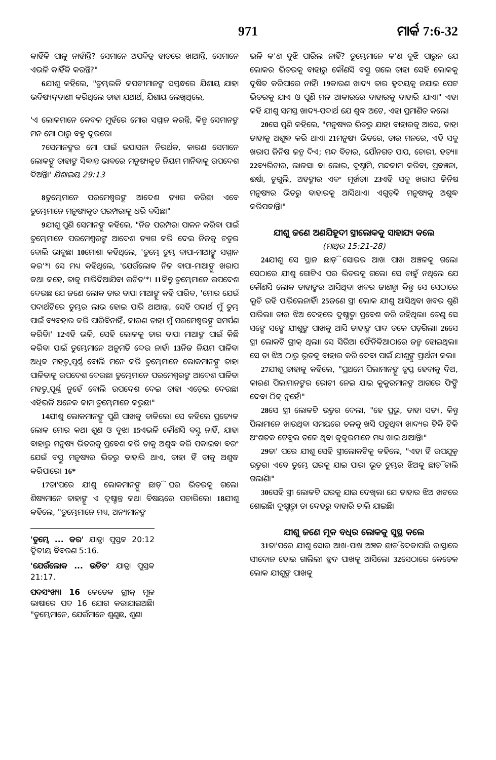971 ମାର୍କ 7:6-32
କାହିଁକି ପାଳୁ ନାହାଁନ୍ତି? ସେମାନେ ଅପବିତ୍ର ହାତରେ ଖାଆନ୍ତି, ସେମାନେ ଏଭଳି କାହିଁକି କରନ୍ତି?"
6ଯୀଶୁ କହିଲେ, "ତୁମ୍ଭଭଳି କପଟୀମାନଙ୍କ ସମ୍ବନ୍ଧରେ ଯିଶାୟ ଯାହା ଭବିଷ୍ୟଦ୍‌ବାଣୀ କରିଥିଲେ ତାହା ଯଥାର୍ଥ, ଯିଶାୟ ଲେଖିଥିଲେ,
'ଏ ଲୋକମାନେ କେବଳ ମୁହଁରେ ମୋର ସମ୍ମାନ କରନ୍ତି, କିନ୍ତୁ ସେମାନଙ୍କ ମନ ମୋ ଠାରୁ ବହୁ ଦୂରରେ।
7ସେମାନଙ୍କର ମୋ ପାଇଁ ଉପାସନା ନିରର୍ଥକ, କାରଣ ସେମାନେ ଲୋକଙ୍କୁ ତାହାଙ୍କ ସିଦ୍ଧାନ୍ତ ଭାବରେ ମନୁଷ୍ୟକୃତ ନିୟମ ମାନିବାକୁ ଉପଦେଶ ଦିଅନ୍ତି।' ଯିଶାଇୟ 29:13
8ତୁମ୍ଭେମାନେ ପରମେଶ୍ୱରଙ୍କ ଆଦେଶ ତ୍ୟାଗ କରିଛ। ଏବେ ତୁମ୍ଭେମାନେ ମନୁଷ୍ୟକୃତ ପରମ୍ପରାକୁ ଧରି ବସିଛ।"
9ଯୀଶୁ ପୁଣି ସେମାନଙ୍କୁ କହିଲେ, "ନିଜ ପରମ୍ପରା ପାଳନ କରିବା ପାଇଁ ତୁମ୍ଭେମାନେ ପରମେଶ୍ୱରଙ୍କ ଆଦେଶ ତ୍ୟାଗ କରି ଦେଇ ନିଜକୁ ଚତୁର ବୋଲି ଭାବୁଛ। 10ମୋଶା କହିଥିଲେ, 'ତୁମ୍ଭେ ତୁମ୍ଭ ବାପା-ମାଆଙ୍କୁ ସମ୍ମାନ କର'*। ସେ ମଧ୍ୟ କହିଥିଲେ, 'ଯେଉଁଲୋକ ନିଜ ବାପା-ମାଆଙ୍କୁ ଖରାପ କଥା କହେ, ତାକୁ ମାରିଦିଆଯିବା ଉଚିତ'*। 11କିନ୍ତୁ ତୁମ୍ଭେମାନେ ଉପଦେଶ ଦେଉଛ ଯେ ଜଣେ ଲୋକ ତାର ବାପା ମାଆଙ୍କୁ କହି ପାରିବ, 'ମୋର ଯେଉଁ ପଦାର୍ଥଟିରେ ତୁମ୍ଭର ଲାଭ ହୋଇ ପାରି ଥାଆନ୍ତା, ସେହି ପଦାର୍ଥ ମୁଁ ତୁମ୍ଭ ପାଇଁ ବ୍ୟବହାର କରି ପାରିବିନାହିଁ, କାରଣ ତାହା ମୁଁ ପରମେଶ୍ୱରଙ୍କୁ ସମର୍ପଣ କରିବି।' 12ଏହି ଭଳି, ସେହି ଲୋକକୁ ତାର ବାପା ମାଆଙ୍କ ପାଇଁ କିଛି କରିବା ପାଇଁ ତୁମ୍ଭେମାନେ ଅନୁମତି ଦେଉ ନାହଁ। 13ନିଜ ନିୟମ ପାଳିବା ଅଧିକ ମହତ୍ତ୍ୱପୂର୍ଣ୍ଣ ବୋଲି ମନେ କରି ତୁମ୍ଭେମାନେ ଲୋକମାନଙ୍କୁ ତାହା ପାଳିବାକୁ ଉପଦେଶ ଦେଉଛ। ତୁମ୍ଭେମାନେ ପରମେଶ୍ୱରଙ୍କ ଆଦେଶ ପାଳିବା ମହତ୍ତ୍ୱପୂର୍ଣ୍ଣ ନୁହେଁ ବୋଲି ଉପଦେଶ ଦେଇ ତାହା ଏଡ଼େଇ ଦେଉଛ। ଏହିଭଳି ଅନେକ କାମ ତୁମ୍ଭେମାନେ କରୁଛ।"
14ଯୀଶୁ ଲୋକମାନଙ୍କୁ ପୁଣି ପାଖକୁ ଡାକିଲେ। ସେ କହିଲେ ପ୍ରତ୍ୟେକ ଲୋକ ମୋର କଥା ଶୁଣ ଓ ବୁଝ। 15ଏଭଳି କୌଣସି ବସ୍ତୁ ନାହିଁ, ଯାହା ବାହାରୁ ମନୁଷ୍ୟ ଭିତରକୁ ପ୍ରବେଶ କରି ତାକୁ ଅଶୁଦ୍ଧ କରି ପକାଇବ। ବରଂ ଯେଉଁ ବସ୍ତୁ ମନୁଷ୍ୟର ଭିତରୁ ବାହାରି ଥାଏ, ତାହା ହିଁ ତାକୁ ଅଶୁଦ୍ଧ କରିପାରେ। 16*
17ତା'ପରେ ଯୀଶୁ ଲୋକମାନଙ୍କୁ ଛାଡ଼ି ଘର ଭିତରକୁ ଗଲେ। ଶିଷ୍ୟମାନେ ତାହାଙ୍କୁ ଏ ଦୃଷ୍ଟାନ୍ତ କଥା ବିଷୟରେ ପଚାରିଲେ। 18ଯୀଶୁ କହିଲେ, "ତୁମ୍ଭେମାନେ ମଧ୍ୟ, ଅନ୍ୟମାନଙ୍କ
'ତୁମ୍ଭେ ... କର' ଯାତ୍ରା ପୁସ୍ତକ 20:12 ଦ୍ୱିତୀୟ ବିବରଣ 5:16.
'ଯେଉଁଲୋକ ... ଉଚିତ' ଯାତ୍ରା ପୁସ୍ତକ 21:17.
ପଦସଂଖ୍ୟା 16 କେତେକ ଗ୍ରୀକ୍ ମୂଳ ଭାଷାରେ ପଦ 16 ଯୋଗ କରାଯାଇଅଛି। "ତୁମ୍ଭେମାନେ, ଯେଉଁମାନେ ଶୁଣୁଛ, ଶୁଣ।
ଭଳି କ'ଣ ବୁଝି ପାରିଲ ନାହିଁ? ତୁମ୍ଭେମାନେ କ'ଣ ବୁଝି ପାରୁନ ଯେ ଲୋକର ଭିତରକୁ ବାହାରୁ କୌଣସି ବସ୍ତୁ ଗଲେ ତାହା ସେହି ଲୋକକୁ ଦୂଷିତ କରିପାରେ ନାହିଁ। 19କାରଣ ଖାଦ୍ୟ ତାର ହୃଦୟକୁ ନଯାଇ ପେଟ ଭିତରକୁ ଯାଏ ଓ ପୁଣି ମଳ ଆକାରରେ ବାହାରକୁ ବାହାରି ଯାଏ।" ଏହା କହି ଯୀଶୁ ସମସ୍ତ ଖାଦ୍ୟ-ପଦାର୍ଥ ଯେ ଶୁଦ୍ଧ ଅଟେ, ଏହା ପ୍ରମାଣିତ କଲେ।
20ସେ ପୁଣି କହିଲେ, "ମନୁଷ୍ୟର ଭିତରୁ ଯାହା ବାହାରକୁ ଆସେ, ତାହା ତାହାକୁ ଅଶୁଦ୍ଧ କରି ଥାଏ। 21ମନୁଷ୍ୟ ଭିତରେ, ତାର ମନରେ, ଏହି ସବୁ ଖରାପ ଜିନିଷ ଜନ୍ମ ଦିଏ; ମନ୍ଦ ବିଚାର, ଯୌନଗତ ପାପ, ଚୋରୀ, ହତ୍ୟା। 22ବ୍ୟଭିଚାର, ଲାଳସା ବା ଲୋଭ, ଦୁଷ୍ଟାମି, ମନ୍ଦକାମ କରିବା, ପ୍ରବଞ୍ଚନା, ଈର୍ଷା, ଚୁଗୁଲି, ଅହଙ୍କାର ଏବଂ ମୂର୍ଖତା। 23ଏହି ସବୁ ଖରାପ ଜିନିଷ ମନୁଷ୍ୟର ଭିତରୁ ବାହାରକୁ ଆସିଥାଏ। ଏଗୁଡ଼ିକ ମନୁଷ୍ୟକୁ ଅଶୁଦ୍ଧ କରିପକାନ୍ତି।"
ଯୀଶୁ ଜଣେ ଅଣଯିହୂଦୀ ସ୍ତ୍ରୀଲୋକକୁ ସାହାଯ୍ୟ କଲେ
(ମାଥିଉ 15:21-28)
24ଯୀଶୁ ସେ ସ୍ଥାନ ଛାଡ଼ି ସୋରର ଆଖ ପାଖ ଅଞ୍ଚଳକୁ ଗଲେ। ସେଠାରେ ଯୀଶୁ ଗୋଟିଏ ଘର ଭିତରକୁ ଗଲେ। ସେ ଚାହୁଁ ନଥିଲେ ଯେ କୌଣସି ଲୋକ ତାହାଙ୍କର ଆସିଥିବା ଖବର ଜାଣନ୍ତୁ। କିନ୍ତୁ ସେ ସେଠାରେ ଲୁଚି ରହି ପାରିଲେନାହିଁ। 25ଜଣେ ସ୍ତ୍ରୀ ଲୋକ ଯୀଶୁ ଆସିଥିବା ଖବର ଶୁଣି ପାରିଲା। ତାର ଝିଅ ଦେହରେ ଦୁଷ୍ଟାତ୍ମା ପ୍ରବେଶ କରି ରହିଥିଲା। ତେଣୁ ସେ ସଙ୍ଗେ ସଙ୍ଗେ ଯୀଶୁଙ୍କ ପାଖକୁ ଆସି ତାହାଙ୍କ ପାଦ ତଳେ ପଡ଼ିଗଲା। 26ସେ ସ୍ତ୍ରୀ ଲୋକଟି ଗ୍ରୀକ୍ ଥିଲା। ସେ ସିରିଆ ଫୈନିକିଆଠାରେ ଜନ୍ମ ହୋଇଥିଲା। ସେ ତା ଝିଅ ଠାରୁ ଭୂତକୁ ବାହାର କରି ଦେବା ପାଇଁ ଯୀଶୁଙ୍କୁ ପ୍ରାର୍ଥନା କଲା।
27ଯୀଶୁ ତାହାକୁ କହିଲେ, "ପ୍ରଥମେ ପିଲାମାନଙ୍କୁ ତୃପ୍ତ ହେବାକୁ ଦିଅ, କାରଣ ପିଲାମାନଙ୍କର ରୋଟୀ ନେଇ ଯାଇ କୁକୁରମାନଙ୍କ ଆଗରେ ଫିଙ୍ଗି ଦେବା ଠିକ୍ ନୁହେଁ।"
28ସେ ସ୍ତ୍ରୀ ଲୋକଟି ଉତ୍ତର ଦେଲା, "ହେ ପ୍ରଭୁ, ତାହା ସତ୍ୟ, କିନ୍ତୁ ପିଲାମାନେ ଖାଉଥିବା ସମୟରେ ତଳକୁ ଖସି ପଡୁଥିବା ଖାଦ୍ୟର ଟିକି ଟିକି ଅଂଶତକ ଟେବୁଲ ତଳେ ଥିବା କୁକୁରମାନେ ମଧ୍ୟ ଖାଇ ଥାଆନ୍ତି।"
29ତା' ପରେ ଯୀଶୁ ସେହି ସ୍ତ୍ରୀଲୋକଟିକୁ କହିଲେ, "ଏହା ହିଁ ଉପଯୁକ୍ତ ଉତ୍ତର। ଏବେ ତୁମ୍ଭେ ଘରକୁ ଯାଇ ପାର। ଭୂତ ତୁମ୍ଭର ଝିଅକୁ ଛାଡ଼ି ଚାଲି ଗଲାଣି।"
30ସେହି ସ୍ତ୍ରୀ ଲୋକଟି ଘରକୁ ଯାଇ ଦେଖିଲା ଯେ ତାହାର ଝିଅ ଖଟରେ ଶୋଇଛି। ଦୁଷ୍ଟାତ୍ମା ତା ଦେହରୁ ବାହାରି ଚାଲି ଯାଇଛି।
ଯୀଶୁ ଜଣେ ମୂକ ବଧିର ଲୋକକୁ ସୁସ୍ଥ କଲେ
31ତା'ପରେ ଯୀଶୁ ସୋର ଆଖ-ପାଖ ଅଞ୍ଚଳ ଛାଡ଼ି ଦେକାପଲି ରାସ୍ତାରେ ସୀଦୋନ ହୋଇ ଗାଲିଲୀ ହ୍ରଦ ପାଖକୁ ଆସିଲେ। 32ସେଠାରେ କେତେକ ଲୋକ ଯୀଶୁଙ୍କ ପାଖକୁ